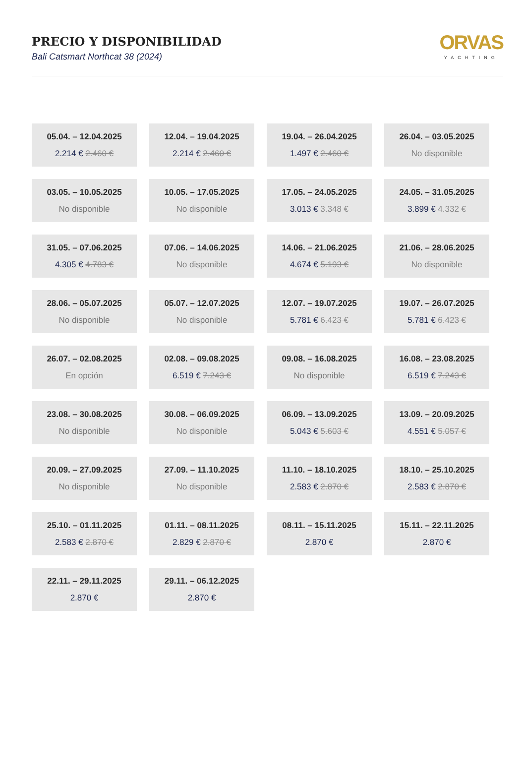PRECIO Y DISPONIBILIDAD
Bali Catsmart Northcat 38 (2024)
ORVAS
YACHTING
| 05.04. – 12.04.2025 2.214 € 2.460 € | 12.04. – 19.04.2025 2.214 € 2.460 € | 19.04. – 26.04.2025 1.497 € 2.460 € | 26.04. – 03.05.2025 No disponible |
| 03.05. – 10.05.2025 No disponible | 10.05. – 17.05.2025 No disponible | 17.05. – 24.05.2025 3.013 € 3.348 € | 24.05. – 31.05.2025 3.899 € 4.332 € |
| 31.05. – 07.06.2025 4.305 € 4.783 € | 07.06. – 14.06.2025 No disponible | 14.06. – 21.06.2025 4.674 € 5.193 € | 21.06. – 28.06.2025 No disponible |
| 28.06. – 05.07.2025 No disponible | 05.07. – 12.07.2025 No disponible | 12.07. – 19.07.2025 5.781 € 6.423 € | 19.07. – 26.07.2025 5.781 € 6.423 € |
| 26.07. – 02.08.2025 En opción | 02.08. – 09.08.2025 6.519 € 7.243 € | 09.08. – 16.08.2025 No disponible | 16.08. – 23.08.2025 6.519 € 7.243 € |
| 23.08. – 30.08.2025 No disponible | 30.08. – 06.09.2025 No disponible | 06.09. – 13.09.2025 5.043 € 5.603 € | 13.09. – 20.09.2025 4.551 € 5.057 € |
| 20.09. – 27.09.2025 No disponible | 27.09. – 11.10.2025 No disponible | 11.10. – 18.10.2025 2.583 € 2.870 € | 18.10. – 25.10.2025 2.583 € 2.870 € |
| 25.10. – 01.11.2025 2.583 € 2.870 € | 01.11. – 08.11.2025 2.829 € 2.870 € | 08.11. – 15.11.2025 2.870 € | 15.11. – 22.11.2025 2.870 € |
| 22.11. – 29.11.2025 2.870 € | 29.11. – 06.12.2025 2.870 € | | |